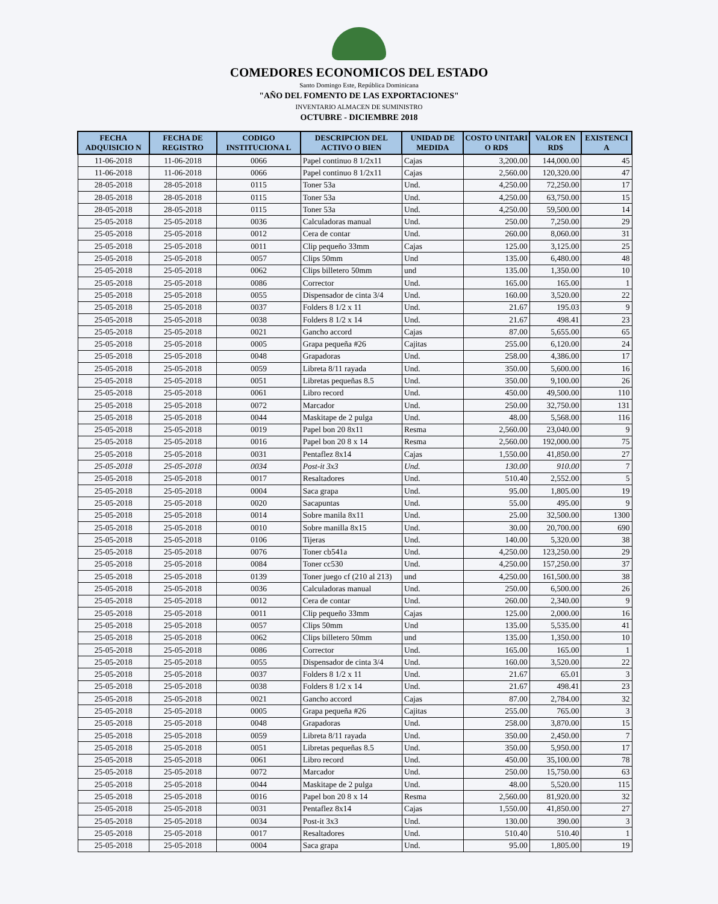COMEDORES ECONOMICOS DEL ESTADO
Santo Domingo Este, República Dominicana
"AÑO DEL FOMENTO DE LAS EXPORTACIONES"
INVENTARIO ALMACEN DE SUMINISTRO
OCTUBRE - DICIEMBRE 2018
| FECHA ADQUISICIO N | FECHA DE REGISTRO | CODIGO INSTITUCIONA L | DESCRIPCION DEL ACTIVO O BIEN | UNIDAD DE MEDIDA | COSTO UNITARI O RD$ | VALOR EN RD$ | EXISTENCI A |
| --- | --- | --- | --- | --- | --- | --- | --- |
| 11-06-2018 | 11-06-2018 | 0066 | Papel continuo 8 1/2x11 | Cajas | 3,200.00 | 144,000.00 | 45 |
| 11-06-2018 | 11-06-2018 | 0066 | Papel continuo 8 1/2x11 | Cajas | 2,560.00 | 120,320.00 | 47 |
| 28-05-2018 | 28-05-2018 | 0115 | Toner 53a | Und. | 4,250.00 | 72,250.00 | 17 |
| 28-05-2018 | 28-05-2018 | 0115 | Toner 53a | Und. | 4,250.00 | 63,750.00 | 15 |
| 28-05-2018 | 28-05-2018 | 0115 | Toner 53a | Und. | 4,250.00 | 59,500.00 | 14 |
| 25-05-2018 | 25-05-2018 | 0036 | Calculadoras manual | Und. | 250.00 | 7,250.00 | 29 |
| 25-05-2018 | 25-05-2018 | 0012 | Cera de contar | Und. | 260.00 | 8,060.00 | 31 |
| 25-05-2018 | 25-05-2018 | 0011 | Clip pequeño 33mm | Cajas | 125.00 | 3,125.00 | 25 |
| 25-05-2018 | 25-05-2018 | 0057 | Clips 50mm | Und | 135.00 | 6,480.00 | 48 |
| 25-05-2018 | 25-05-2018 | 0062 | Clips billetero 50mm | und | 135.00 | 1,350.00 | 10 |
| 25-05-2018 | 25-05-2018 | 0086 | Corrector | Und. | 165.00 | 165.00 | 1 |
| 25-05-2018 | 25-05-2018 | 0055 | Dispensador de cinta 3/4 | Und. | 160.00 | 3,520.00 | 22 |
| 25-05-2018 | 25-05-2018 | 0037 | Folders 8 1/2 x 11 | Und. | 21.67 | 195.03 | 9 |
| 25-05-2018 | 25-05-2018 | 0038 | Folders 8 1/2 x 14 | Und. | 21.67 | 498.41 | 23 |
| 25-05-2018 | 25-05-2018 | 0021 | Gancho accord | Cajas | 87.00 | 5,655.00 | 65 |
| 25-05-2018 | 25-05-2018 | 0005 | Grapa pequeña #26 | Cajitas | 255.00 | 6,120.00 | 24 |
| 25-05-2018 | 25-05-2018 | 0048 | Grapadoras | Und. | 258.00 | 4,386.00 | 17 |
| 25-05-2018 | 25-05-2018 | 0059 | Libreta 8/11 rayada | Und. | 350.00 | 5,600.00 | 16 |
| 25-05-2018 | 25-05-2018 | 0051 | Libretas pequeñas 8.5 | Und. | 350.00 | 9,100.00 | 26 |
| 25-05-2018 | 25-05-2018 | 0061 | Libro record | Und. | 450.00 | 49,500.00 | 110 |
| 25-05-2018 | 25-05-2018 | 0072 | Marcador | Und. | 250.00 | 32,750.00 | 131 |
| 25-05-2018 | 25-05-2018 | 0044 | Maskitape de 2 pulga | Und. | 48.00 | 5,568.00 | 116 |
| 25-05-2018 | 25-05-2018 | 0019 | Papel bon 20 8x11 | Resma | 2,560.00 | 23,040.00 | 9 |
| 25-05-2018 | 25-05-2018 | 0016 | Papel bon 20 8 x 14 | Resma | 2,560.00 | 192,000.00 | 75 |
| 25-05-2018 | 25-05-2018 | 0031 | Pentaflez 8x14 | Cajas | 1,550.00 | 41,850.00 | 27 |
| 25-05-2018 | 25-05-2018 | 0034 | Post-it 3x3 | Und. | 130.00 | 910.00 | 7 |
| 25-05-2018 | 25-05-2018 | 0017 | Resaltadores | Und. | 510.40 | 2,552.00 | 5 |
| 25-05-2018 | 25-05-2018 | 0004 | Saca grapa | Und. | 95.00 | 1,805.00 | 19 |
| 25-05-2018 | 25-05-2018 | 0020 | Sacapuntas | Und. | 55.00 | 495.00 | 9 |
| 25-05-2018 | 25-05-2018 | 0014 | Sobre manila 8x11 | Und. | 25.00 | 32,500.00 | 1300 |
| 25-05-2018 | 25-05-2018 | 0010 | Sobre manilla 8x15 | Und. | 30.00 | 20,700.00 | 690 |
| 25-05-2018 | 25-05-2018 | 0106 | Tijeras | Und. | 140.00 | 5,320.00 | 38 |
| 25-05-2018 | 25-05-2018 | 0076 | Toner cb541a | Und. | 4,250.00 | 123,250.00 | 29 |
| 25-05-2018 | 25-05-2018 | 0084 | Toner cc530 | Und. | 4,250.00 | 157,250.00 | 37 |
| 25-05-2018 | 25-05-2018 | 0139 | Toner juego cf (210 al 213) | und | 4,250.00 | 161,500.00 | 38 |
| 25-05-2018 | 25-05-2018 | 0036 | Calculadoras manual | Und. | 250.00 | 6,500.00 | 26 |
| 25-05-2018 | 25-05-2018 | 0012 | Cera de contar | Und. | 260.00 | 2,340.00 | 9 |
| 25-05-2018 | 25-05-2018 | 0011 | Clip pequeño 33mm | Cajas | 125.00 | 2,000.00 | 16 |
| 25-05-2018 | 25-05-2018 | 0057 | Clips 50mm | Und | 135.00 | 5,535.00 | 41 |
| 25-05-2018 | 25-05-2018 | 0062 | Clips billetero 50mm | und | 135.00 | 1,350.00 | 10 |
| 25-05-2018 | 25-05-2018 | 0086 | Corrector | Und. | 165.00 | 165.00 | 1 |
| 25-05-2018 | 25-05-2018 | 0055 | Dispensador de cinta 3/4 | Und. | 160.00 | 3,520.00 | 22 |
| 25-05-2018 | 25-05-2018 | 0037 | Folders 8 1/2 x 11 | Und. | 21.67 | 65.01 | 3 |
| 25-05-2018 | 25-05-2018 | 0038 | Folders 8 1/2 x 14 | Und. | 21.67 | 498.41 | 23 |
| 25-05-2018 | 25-05-2018 | 0021 | Gancho accord | Cajas | 87.00 | 2,784.00 | 32 |
| 25-05-2018 | 25-05-2018 | 0005 | Grapa pequeña #26 | Cajitas | 255.00 | 765.00 | 3 |
| 25-05-2018 | 25-05-2018 | 0048 | Grapadoras | Und. | 258.00 | 3,870.00 | 15 |
| 25-05-2018 | 25-05-2018 | 0059 | Libreta 8/11 rayada | Und. | 350.00 | 2,450.00 | 7 |
| 25-05-2018 | 25-05-2018 | 0051 | Libretas pequeñas 8.5 | Und. | 350.00 | 5,950.00 | 17 |
| 25-05-2018 | 25-05-2018 | 0061 | Libro record | Und. | 450.00 | 35,100.00 | 78 |
| 25-05-2018 | 25-05-2018 | 0072 | Marcador | Und. | 250.00 | 15,750.00 | 63 |
| 25-05-2018 | 25-05-2018 | 0044 | Maskitape de 2 pulga | Und. | 48.00 | 5,520.00 | 115 |
| 25-05-2018 | 25-05-2018 | 0016 | Papel bon 20 8 x 14 | Resma | 2,560.00 | 81,920.00 | 32 |
| 25-05-2018 | 25-05-2018 | 0031 | Pentaflez 8x14 | Cajas | 1,550.00 | 41,850.00 | 27 |
| 25-05-2018 | 25-05-2018 | 0034 | Post-it 3x3 | Und. | 130.00 | 390.00 | 3 |
| 25-05-2018 | 25-05-2018 | 0017 | Resaltadores | Und. | 510.40 | 510.40 | 1 |
| 25-05-2018 | 25-05-2018 | 0004 | Saca grapa | Und. | 95.00 | 1,805.00 | 19 |